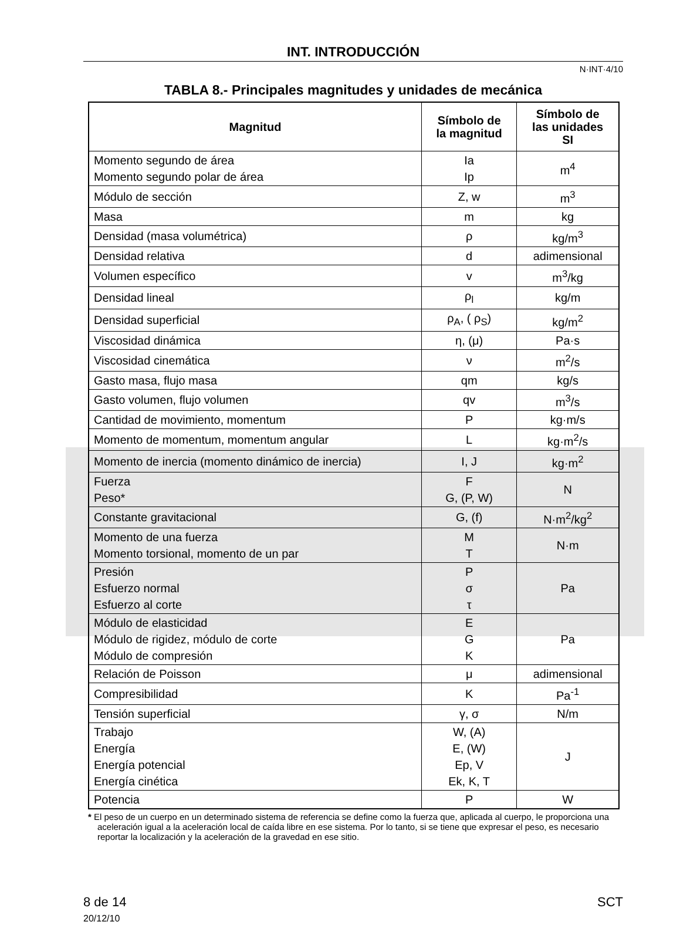INT. INTRODUCCIÓN
N·INT·4/10
TABLA 8.- Principales magnitudes y unidades de mecánica
| Magnitud | Símbolo de la magnitud | Símbolo de las unidades SI |
| --- | --- | --- |
| Momento segundo de área Momento segundo polar de área | Ia Ip | m<sup>4</sup> |
| Módulo de sección | Z, w | m<sup>3</sup> |
| Masa | m | kg |
| Densidad (masa volumétrica) | ρ | kg/m<sup>3</sup> |
| Densidad relativa | d | adimensional |
| Volumen específico | v | m<sup>3</sup>/kg |
| Densidad lineal | ρ<sub>l</sub> | kg/m |
| Densidad superficial | ρ<sub>A</sub>, ( ρ<sub>S</sub>) | kg/m<sup>2</sup> |
| Viscosidad dinámica | η, (μ) | Pa·s |
| Viscosidad cinemática | ν | m<sup>2</sup>/s |
| Gasto masa, flujo masa | qm | kg/s |
| Gasto volumen, flujo volumen | qv | m<sup>3</sup>/s |
| Cantidad de movimiento, momentum | P | kg·m/s |
| Momento de momentum, momentum angular | L | kg·m<sup>2</sup>/s |
| Momento de inercia (momento dinámico de inercia) | I, J | kg·m<sup>2</sup> |
| Fuerza Peso* | F G, (P, W) | N |
| Constante gravitacional | G, (f) | N·m<sup>2</sup>/kg<sup>2</sup> |
| Momento de una fuerza Momento torsional, momento de un par | M T | N·m |
| Presión Esfuerzo normal Esfuerzo al corte | P σ τ | Pa |
| Módulo de elasticidad Módulo de rigidez, módulo de corte Módulo de compresión | E G K | Pa |
| Relación de Poisson | μ | adimensional |
| Compresibilidad | K | Pa<sup>-1</sup> |
| Tensión superficial | γ, σ | N/m |
| Trabajo Energía Energía potencial Energía cinética | W, (A) E, (W) Ep, V Ek, K, T | J |
| Potencia | P | W |
* El peso de un cuerpo en un determinado sistema de referencia se define como la fuerza que, aplicada al cuerpo, le proporciona una aceleración igual a la aceleración local de caída libre en ese sistema. Por lo tanto, si se tiene que expresar el peso, es necesario reportar la localización y la aceleración de la gravedad en ese sitio.
8 de 14
20/12/10
SCT